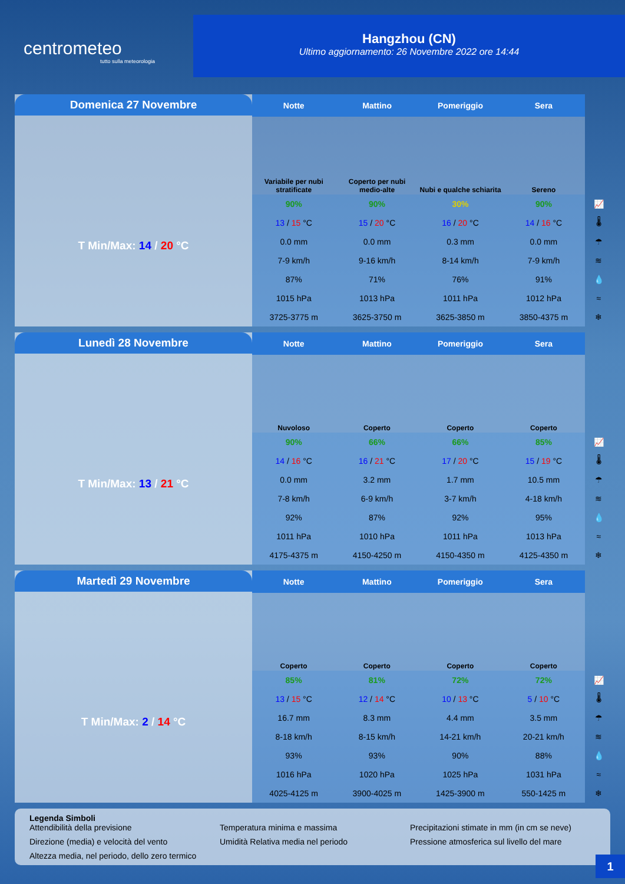centrometeo
tutto sulla meteorologia
Hangzhou (CN)
Ultimo aggiornamento: 26 Novembre 2022 ore 14:44
Domenica 27 Novembre
T Min/Max: 14 / 20 °C
| Notte | Mattino | Pomeriggio | Sera | |
| Variabile per nubi stratificate | Coperto per nubi medio-alte | Nubi e qualche schiarita | Sereno | |
| 90% | 90% | 30% | 90% | 📈 |
| 13 / 15 °C | 15 / 20 °C | 16 / 20 °C | 14 / 16 °C | 🌡 |
| 0.0 mm | 0.0 mm | 0.3 mm | 0.0 mm | ☂ |
| 7-9 km/h | 9-16 km/h | 8-14 km/h | 7-9 km/h | ≋ |
| 87% | 71% | 76% | 91% | 💧 |
| 1015 hPa | 1013 hPa | 1011 hPa | 1012 hPa | ≈ |
| 3725-3775 m | 3625-3750 m | 3625-3850 m | 3850-4375 m | ❄ |
Lunedì 28 Novembre
T Min/Max: 13 / 21 °C
| Notte | Mattino | Pomeriggio | Sera | |
| Nuvoloso | Coperto | Coperto | Coperto | |
| 90% | 66% | 66% | 85% | 📈 |
| 14 / 16 °C | 16 / 21 °C | 17 / 20 °C | 15 / 19 °C | 🌡 |
| 0.0 mm | 3.2 mm | 1.7 mm | 10.5 mm | ☂ |
| 7-8 km/h | 6-9 km/h | 3-7 km/h | 4-18 km/h | ≋ |
| 92% | 87% | 92% | 95% | 💧 |
| 1011 hPa | 1010 hPa | 1011 hPa | 1013 hPa | ≈ |
| 4175-4375 m | 4150-4250 m | 4150-4350 m | 4125-4350 m | ❄ |
Martedì 29 Novembre
T Min/Max: 2 / 14 °C
| Notte | Mattino | Pomeriggio | Sera | |
| Coperto | Coperto | Coperto | Coperto | |
| 85% | 81% | 72% | 72% | 📈 |
| 13 / 15 °C | 12 / 14 °C | 10 / 13 °C | 5 / 10 °C | 🌡 |
| 16.7 mm | 8.3 mm | 4.4 mm | 3.5 mm | ☂ |
| 8-18 km/h | 8-15 km/h | 14-21 km/h | 20-21 km/h | ≋ |
| 93% | 93% | 90% | 88% | 💧 |
| 1016 hPa | 1020 hPa | 1025 hPa | 1031 hPa | ≈ |
| 4025-4125 m | 3900-4025 m | 1425-3900 m | 550-1425 m | ❄ |
Legenda Simboli
Attendibilità della previsione Temperatura minima e massima Precipitazioni stimate in mm (in cm se neve) Direzione (media) e velocità del vento Umidità Relativa media nel periodo Pressione atmosferica sul livello del mare Altezza media, nel periodo, dello zero termico
1